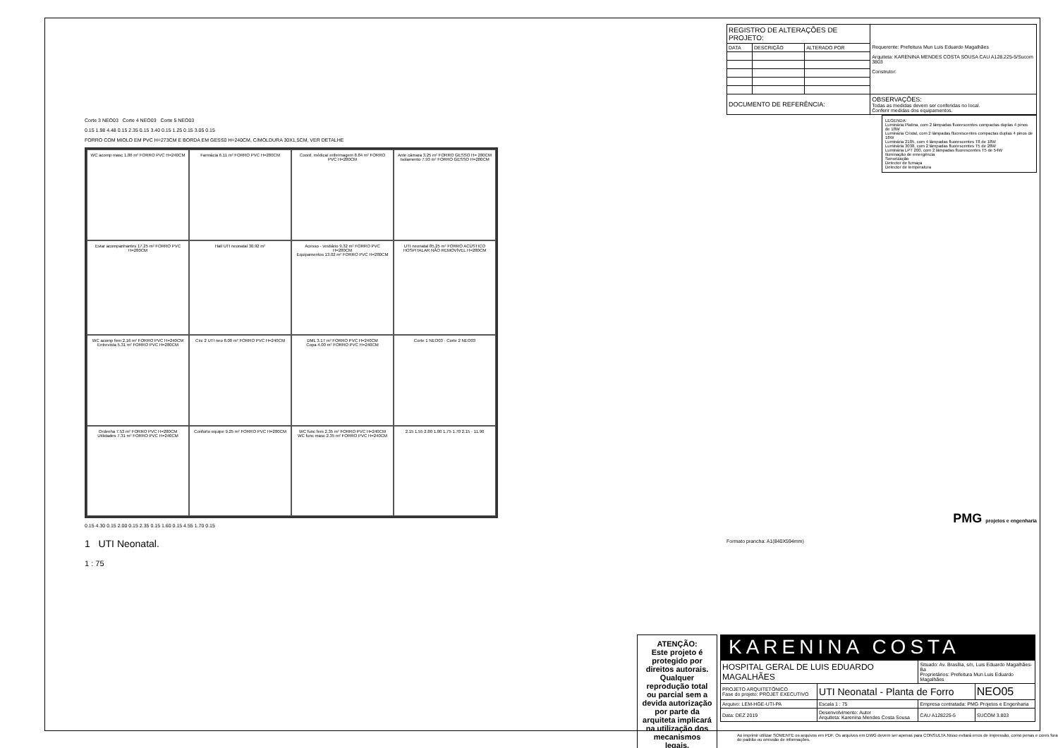Corte 3 NEO03 Corte 4 NEO03 Corte 5 NEO03
0.15 1.98 4.48 0.15 2.35 0.15 3.40 0.15 1.25 0.15 3.05 0.15
FORRO COM MIOLO EM PVC H=273CM E BORDA EM GESS0 H=240CM, C/MOLDURA 30X1,5CM, VER DETALHE
WC acomp masc 1.86 m² FORRO PVC H=240CM
Farmácia 6.11 m² FORRO PVC H=280CM
Coord. médica/ enfermagem 8.84 m² FORRO PVC H=280CM
Ante câmara 3.25 m² FORRO GESSO H= 280CM
Isolamento 7.93 m² FORRO GESSO H=280CM
Estar acompanhantes 17.25 m² FORRO PVC H=280CM
Hall UTI neonatal 30.92 m²
Acesso - vestiário 9.32 m² FORRO PVC H=280CM
Equipamentos 13.02 m² FORRO PVC H=280CM
UTI neonatal 85.25 m² FORRO ACÚSTICO HOSPITALAR NÃO REMOVÍVEL H=280CM
WC acomp fem 2.16 m² FORRO PVC H=240CM
Entrevista 5.31 m² FORRO PVC H=280CM
Circ 2 UTI neo 8.00 m² FORRO PVC H=240CM
DML 3.17 m² FORRO PVC H=240CM
Copa 4.00 m² FORRO PVC H=240CM
Corte 1 NEO03 · Corte 2 NEO03
Ordenha 7.53 m² FORRO PVC H=280CM
Utilidades 7.31 m² FORRO PVC H=240CM
Conforto equipe 9.25 m² FORRO PVC H=280CM
WC func fem 2.35 m² FORRO PVC H=240CM
WC func masc 2.35 m² FORRO PVC H=240CM
2.15 1.55 2.80 1.80 1.75 1.70 2.15 · 11.90
0.15 4.30 0.15 2.00 0.15 2.35 0.15 1.60 0.15 4.55 1.70 0.15
1 UTI Neonatal.
1 : 75
| REGISTRO DE ALTERAÇÕES DE PROJETO: | | | Requerente: Prefeitura Mun Luis Eduardo Magalhães Arquiteta: KARENINA MENDES COSTA SOUSA CAU A128.225-5/Sucom 3803 Construtor: |
| DATA | DESCRIÇÃO | ALTERADO POR | |
| DOCUMENTO DE REFERÊNCIA: | | | OBSERVAÇÕES: Todas as medidas devem ser conferidas no local. Conferir medidas dos equipamentos. |
LEGENDA:
Luminária Platina, com 2 lâmpadas fluorescentes compactas duplas 4 pinos de 18W
Luminária Cristal, com 2 lâmpadas fluorescentes compactas duplas 4 pinos de 18W
Luminária 2105, com 4 lâmpadas fluorescentes T8 de 18W
Luminária 3038, com 2 lâmpadas fluorescentes T5 de 28W
Luminária LPT 200, com 2 lâmpadas fluorescentes T5 de 54W
Iluminação de emergência
Sonorização
Detector de fumaça
Detector de temperatura
PMG projetos e engenharia
Formato prancha: A1(840X594mm)
ATENÇÃO:
Este projeto é protegido por direitos autorais. Qualquer reprodução total ou parcial sem a devida autorização por parte da arquiteta implicará na utilização dos mecanismos legais.
KARENINA COSTA
| HOSPITAL GERAL DE LUIS EDUARDO MAGALHÃES | | Situado: Av. Brasília, s/n, Luis Eduardo Magalhães-Ba Proprietários: Prefeitura Mun Luis Eduardo Magalhães | |
| PROJETO ARQUITETÔNICO Fase do projeto: PROJET EXECUTIVO | UTI Neonatal - Planta de Forro | | NEO05 |
| Arquivo: LEM-HGE-UTI-PA | Escala 1 : 75 | Empresa contratada: PMG Projetos e Engenharia | |
| Data: DEZ 2019 | Desenvolvimento: Autor Arquiteta: Karenina Mendes Costa Sousa | CAU A128225-5 | SUCOM 3.803 |
Ao imprimir utilizar SOMENTE os arquivos em PDF. Os arquivos em DWG devem ser apenas para CONSULTA.Nisso evitará erros de impressão, como penas e cores fora do padrão ou omissão de informações.